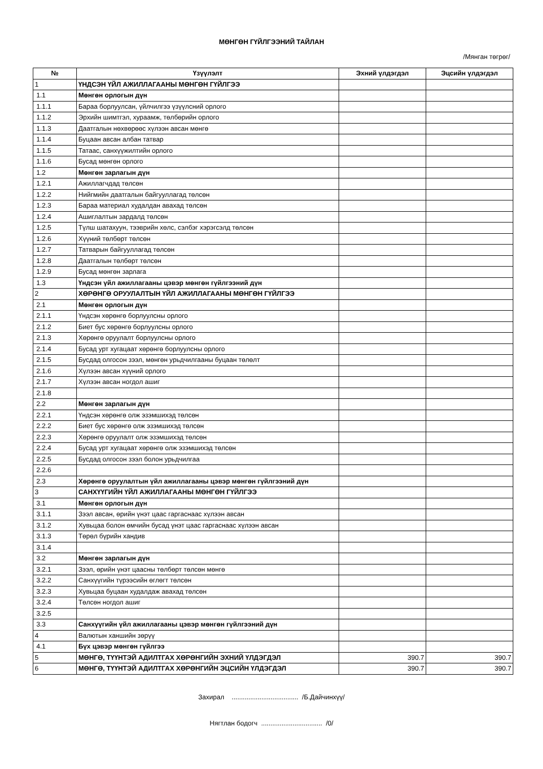МӨНГӨН ГҮЙЛГЭЭНИЙ ТАЙЛАН
/Мянган төгрөг/
| № | Үзүүлэлт | Эхний үлдэгдэл | Эцсийн үлдэгдэл |
| --- | --- | --- | --- |
| 1 | ҮНДСЭН ҮЙЛ АЖИЛЛАГААНЫ МӨНГӨН ГҮЙЛГЭЭ | | |
| 1.1 | Мөнгөн орлогын дүн | | |
| 1.1.1 | Бараа борлуулсан, үйлчилгээ үзүүлсний орлого | | |
| 1.1.2 | Эрхийн шимтгэл, хураамж, төлбөрийн орлого | | |
| 1.1.3 | Даатгалын нөхвөрөөс хүлээн авсан мөнгө | | |
| 1.1.4 | Буцаан авсан албан татвар | | |
| 1.1.5 | Татаас, санхүүжилтийн орлого | | |
| 1.1.6 | Бусад мөнгөн орлого | | |
| 1.2 | Мөнгөн зарлагын дүн | | |
| 1.2.1 | Ажиллагчдад төлсөн | | |
| 1.2.2 | Нийгмийн даатгалын байгууллагад төлсөн | | |
| 1.2.3 | Бараа материал худалдан авахад төлсөн | | |
| 1.2.4 | Ашиглалтын зардалд төлсөн | | |
| 1.2.5 | Түлш шатахуун, тээврийн хөлс, сэлбэг хэрэгсэлд төлсөн | | |
| 1.2.6 | Хүүний төлбөрт төлсөн | | |
| 1.2.7 | Татварын байгууллагад төлсөн | | |
| 1.2.8 | Даатгалын төлбөрт төлсөн | | |
| 1.2.9 | Бусад мөнгөн зарлага | | |
| 1.3 | Үндсэн үйл ажиллагааны цэвэр мөнгөн гүйлгээний дүн | | |
| 2 | ХӨРӨНГӨ ОРУУЛАЛТЫН ҮЙЛ АЖИЛЛАГААНЫ МӨНГӨН ГҮЙЛГЭЭ | | |
| 2.1 | Мөнгөн орлогын дүн | | |
| 2.1.1 | Үндсэн хөрөнгө борлуулсны орлого | | |
| 2.1.2 | Биет бус хөрөнгө борлуулсны орлого | | |
| 2.1.3 | Хөрөнгө оруулалт борлуулсны орлого | | |
| 2.1.4 | Бусад урт хугацаат хөрөнгө борлуулсны орлого | | |
| 2.1.5 | Бусдад олгосон зээл, мөнгөн урьдчилгааны буцаан төлөлт | | |
| 2.1.6 | Хүлээн авсан хүүний орлого | | |
| 2.1.7 | Хүлээн авсан ногдол ашиг | | |
| 2.1.8 | | | |
| 2.2 | Мөнгөн зарлагын дүн | | |
| 2.2.1 | Үндсэн хөрөнгө олж эзэмшихэд төлсөн | | |
| 2.2.2 | Биет бус хөрөнгө олж эзэмшихэд төлсөн | | |
| 2.2.3 | Хөрөнгө оруулалт олж эзэмшихэд төлсөн | | |
| 2.2.4 | Бусад урт хугацаат хөрөнгө олж эзэмшихэд төлсөн | | |
| 2.2.5 | Бусдад олгосон зээл болон урьдчилгаа | | |
| 2.2.6 | | | |
| 2.3 | Хөрөнгө оруулалтын үйл ажиллагааны цэвэр мөнгөн гүйлгээний дүн | | |
| 3 | САНХҮҮГИЙН ҮЙЛ АЖИЛЛАГААНЫ МӨНГӨН ГҮЙЛГЭЭ | | |
| 3.1 | Мөнгөн орлогын дүн | | |
| 3.1.1 | Зээл авсан, өрийн үнэт цаас гаргаснаас хүлээн авсан | | |
| 3.1.2 | Хувьцаа болон өмчийн бусад үнэт цаас гаргаснаас хүлээн авсан | | |
| 3.1.3 | Төрөл бүрийн хандив | | |
| 3.1.4 | | | |
| 3.2 | Мөнгөн зарлагын дүн | | |
| 3.2.1 | Зээл, өрийн үнэт цаасны төлбөрт төлсөн мөнгө | | |
| 3.2.2 | Санхүүгийн түрээсийн өглөгт төлсөн | | |
| 3.2.3 | Хувьцаа буцаан худалдаж авахад төлсөн | | |
| 3.2.4 | Төлсөн ногдол ашиг | | |
| 3.2.5 | | | |
| 3.3 | Санхүүгийн үйл ажиллагааны цэвэр мөнгөн гүйлгээний дүн | | |
| 4 | Валютын ханшийн зөрүү | | |
| 4.1 | Бүх цэвэр мөнгөн гүйлгээ | | |
| 5 | МӨНГӨ, ТҮҮНТЭЙ АДИЛТГАХ ХӨРӨНГИЙН ЭХНИЙ ҮЛДЭГДЭЛ | 390.7 | 390.7 |
| 6 | МӨНГӨ, ТҮҮНТЭЙ АДИЛТГАХ ХӨРӨНГИЙН ЭЦСИЙН ҮЛДЭГДЭЛ | 390.7 | 390.7 |
Захирал .................................... /Б.Дайчинхүү/
Нягтлан бодогч ................................. /0/